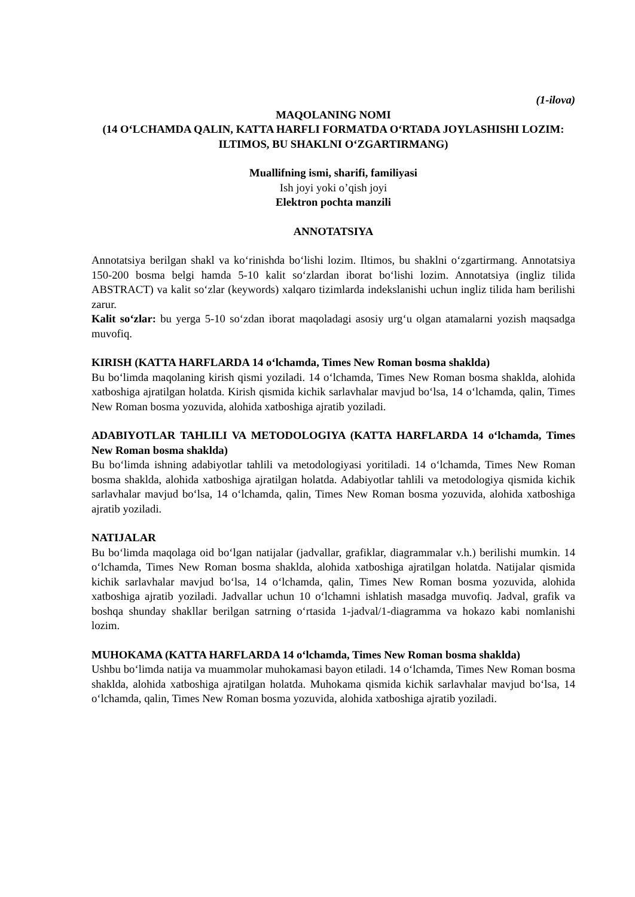(1-ilova)
MAQOLANING NOMI
(14 O‘LCHAMDA QALIN, KATTA HARFLI FORMATDA O‘RTADA JOYLASHISHI LOZIM: ILTIMOS, BU SHAKLNI O‘ZGARTIRMANG)
Muallifning ismi, sharifi, familiyasi
Ish joyi yoki o’qish joyi
Elektron pochta manzili
ANNOTATSIYA
Annotatsiya berilgan shakl va ko‘rinishda bo‘lishi lozim. Iltimos, bu shaklni o‘zgartirmang. Annotatsiya 150-200 bosma belgi hamda 5-10 kalit so‘zlardan iborat bo‘lishi lozim. Annotatsiya (ingliz tilida ABSTRACT) va kalit so‘zlar (keywords) xalqaro tizimlarda indekslanishi uchun ingliz tilida ham berilishi zarur.
Kalit so‘zlar: bu yerga 5-10 so‘zdan iborat maqoladagi asosiy urg‘u olgan atamalarni yozish maqsadga muvofiq.
KIRISH (KATTA HARFLARDA 14 o‘lchamda, Times New Roman bosma shaklda)
Bu bo‘limda maqolaning kirish qismi yoziladi. 14 o‘lchamda, Times New Roman bosma shaklda, alohida xatboshiga ajratilgan holatda. Kirish qismida kichik sarlavhalar mavjud bo‘lsa, 14 o‘lchamda, qalin, Times New Roman bosma yozuvida, alohida xatboshiga ajratib yoziladi.
ADABIYOTLAR TAHLILI VA METODOLOGIYA (KATTA HARFLARDA 14 o‘lchamda, Times New Roman bosma shaklda)
Bu bo‘limda ishning adabiyotlar tahlili va metodologiyasi yoritiladi. 14 o‘lchamda, Times New Roman bosma shaklda, alohida xatboshiga ajratilgan holatda. Adabiyotlar tahlili va metodologiya qismida kichik sarlavhalar mavjud bo‘lsa, 14 o‘lchamda, qalin, Times New Roman bosma yozuvida, alohida xatboshiga ajratib yoziladi.
NATIJALAR
Bu bo‘limda maqolaga oid bo‘lgan natijalar (jadvallar, grafiklar, diagrammalar v.h.) berilishi mumkin. 14 o‘lchamda, Times New Roman bosma shaklda, alohida xatboshiga ajratilgan holatda. Natijalar qismida kichik sarlavhalar mavjud bo‘lsa, 14 o‘lchamda, qalin, Times New Roman bosma yozuvida, alohida xatboshiga ajratib yoziladi. Jadvallar uchun 10 o‘lchamni ishlatish masadga muvofiq. Jadval, grafik va boshqa shunday shakllar berilgan satrning o‘rtasida 1-jadval/1-diagramma va hokazo kabi nomlanishi lozim.
MUHOKAMA (KATTA HARFLARDA 14 o‘lchamda, Times New Roman bosma shaklda)
Ushbu bo‘limda natija va muammolar muhokamasi bayon etiladi. 14 o‘lchamda, Times New Roman bosma shaklda, alohida xatboshiga ajratilgan holatda. Muhokama qismida kichik sarlavhalar mavjud bo‘lsa, 14 o‘lchamda, qalin, Times New Roman bosma yozuvida, alohida xatboshiga ajratib yoziladi.